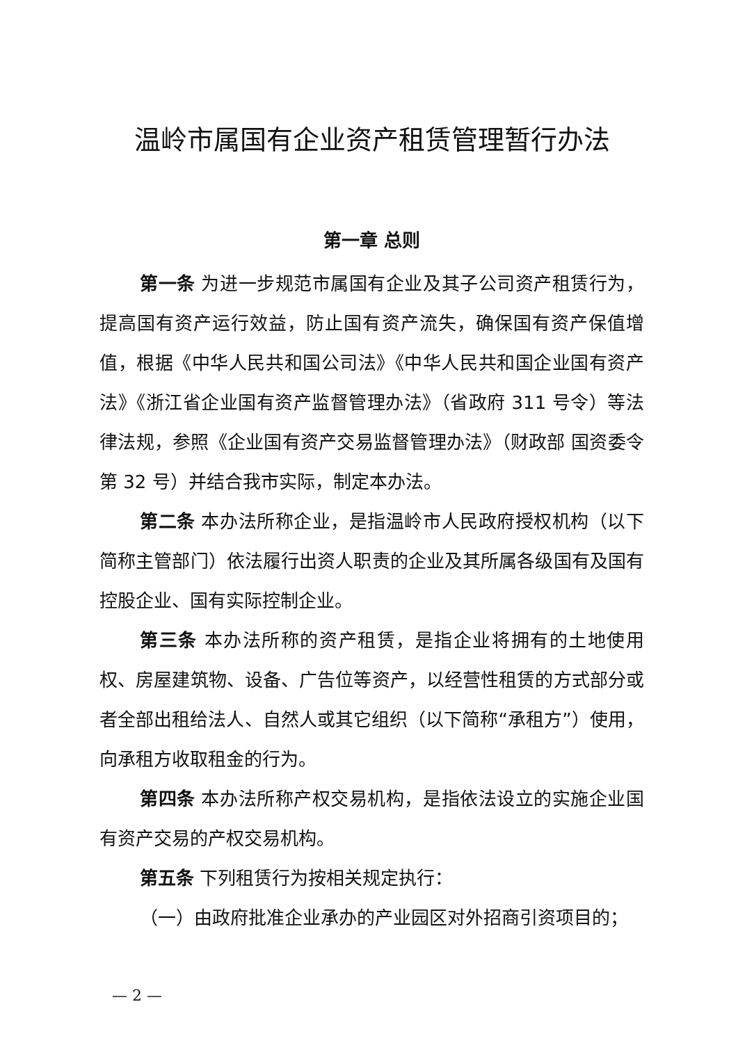温岭市属国有企业资产租赁管理暂行办法
第一章 总则
第一条 为进一步规范市属国有企业及其子公司资产租赁行为，提高国有资产运行效益，防止国有资产流失，确保国有资产保值增值，根据《中华人民共和国公司法》《中华人民共和国企业国有资产法》《浙江省企业国有资产监督管理办法》（省政府 311 号令）等法律法规，参照《企业国有资产交易监督管理办法》（财政部 国资委令第 32 号）并结合我市实际，制定本办法。
第二条 本办法所称企业，是指温岭市人民政府授权机构（以下简称主管部门）依法履行出资人职责的企业及其所属各级国有及国有控股企业、国有实际控制企业。
第三条 本办法所称的资产租赁，是指企业将拥有的土地使用权、房屋建筑物、设备、广告位等资产，以经营性租赁的方式部分或者全部出租给法人、自然人或其它组织（以下简称“承租方”）使用，向承租方收取租金的行为。
第四条 本办法所称产权交易机构，是指依法设立的实施企业国有资产交易的产权交易机构。
第五条 下列租赁行为按相关规定执行：
（一）由政府批准企业承办的产业园区对外招商引资项目的；
— 2 —